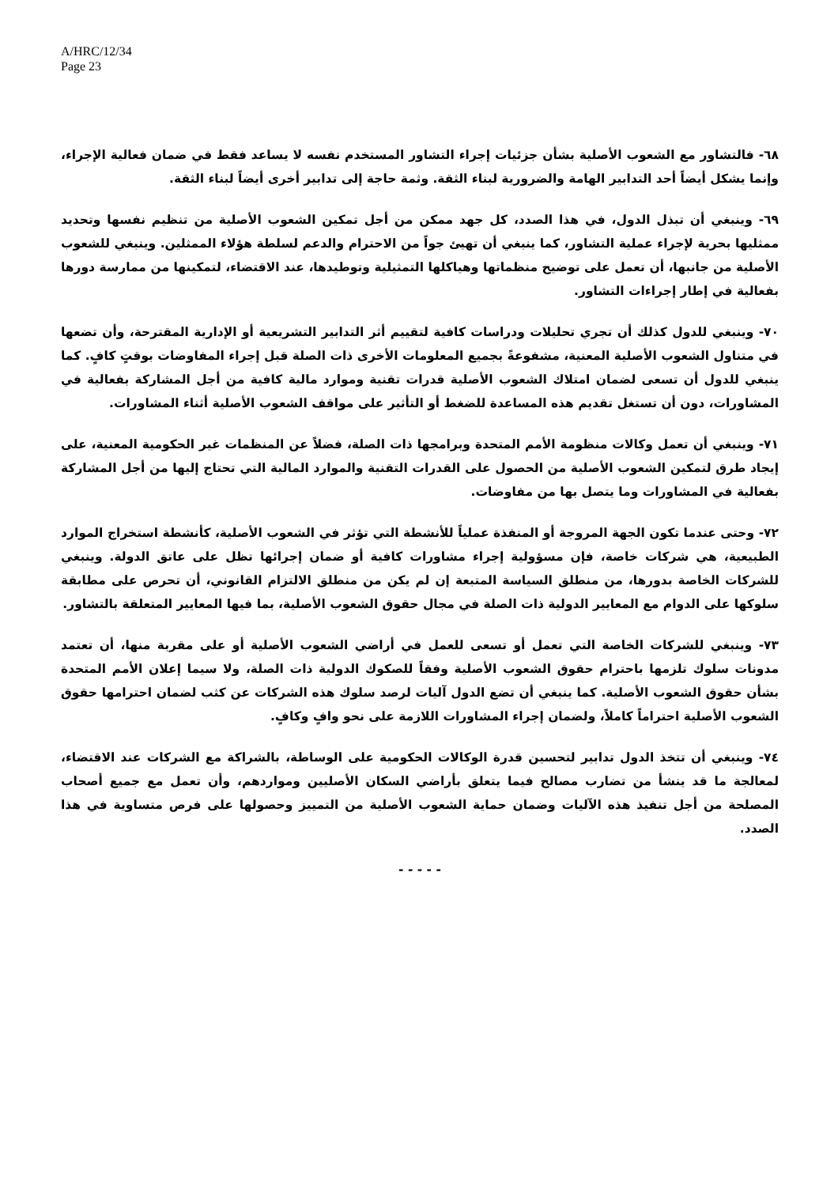A/HRC/12/34
Page 23
٦٨- فالتشاور مع الشعوب الأصلية بشأن جزئيات إجراء التشاور المستخدم نفسه لا يساعد فقط في ضمان فعالية الإجراء، وإنما يشكل أيضاً أحد التدابير الهامة والضرورية لبناء الثقة. وثمة حاجة إلى تدابير أخرى أيضاً لبناء الثقة.
٦٩- وينبغي أن تبذل الدول، في هذا الصدد، كل جهد ممكن من أجل تمكين الشعوب الأصلية من تنظيم نفسها وتحديد ممثليها بحرية لإجراء عملية التشاور، كما ينبغي أن تهيئ جواً من الاحترام والدعم لسلطة هؤلاء الممثلين. وينبغي للشعوب الأصلية من جانبها، أن تعمل على توضيح منظماتها وهياكلها التمثيلية وتوطيدها، عند الاقتضاء، لتمكينها من ممارسة دورها بفعالية في إطار إجراءات التشاور.
٧٠- وينبغي للدول كذلك أن تجري تحليلات ودراسات كافية لتقييم أثر التدابير التشريعية أو الإدارية المقترحة، وأن تضعها في متناول الشعوب الأصلية المعنية، مشفوعةً بجميع المعلومات الأخرى ذات الصلة قبل إجراء المفاوضات بوقتٍ كافٍ. كما ينبغي للدول أن تسعى لضمان امتلاك الشعوب الأصلية قدرات تقنية وموارد مالية كافية من أجل المشاركة بفعالية في المشاورات، دون أن تستغل تقديم هذه المساعدة للضغط أو التأثير على مواقف الشعوب الأصلية أثناء المشاورات.
٧١- وينبغي أن تعمل وكالات منظومة الأمم المتحدة وبرامجها ذات الصلة، فضلاً عن المنظمات غير الحكومية المعنية، على إيجاد طرق لتمكين الشعوب الأصلية من الحصول على القدرات التقنية والموارد المالية التي تحتاج إليها من أجل المشاركة بفعالية في المشاورات وما يتصل بها من مفاوضات.
٧٢- وحتى عندما تكون الجهة المروجة أو المنفذة عملياً للأنشطة التي تؤثر في الشعوب الأصلية، كأنشطة استخراج الموارد الطبيعية، هي شركات خاصة، فإن مسؤولية إجراء مشاورات كافية أو ضمان إجرائها تظل على عاتق الدولة. وينبغي للشركات الخاصة بدورها، من منطلق السياسة المتبعة إن لم يكن من منطلق الالتزام القانوني، أن تحرص على مطابقة سلوكها على الدوام مع المعايير الدولية ذات الصلة في مجال حقوق الشعوب الأصلية، بما فيها المعايير المتعلقة بالتشاور.
٧٣- وينبغي للشركات الخاصة التي تعمل أو تسعى للعمل في أراضي الشعوب الأصلية أو على مقربة منها، أن تعتمد مدونات سلوك تلزمها باحترام حقوق الشعوب الأصلية وفقاً للصكوك الدولية ذات الصلة، ولا سيما إعلان الأمم المتحدة بشأن حقوق الشعوب الأصلية. كما ينبغي أن تضع الدول آليات لرصد سلوك هذه الشركات عن كثب لضمان احترامها حقوق الشعوب الأصلية احتراماً كاملاً، ولضمان إجراء المشاورات اللازمة على نحو وافٍ وكافٍ.
٧٤- وينبغي أن تتخذ الدول تدابير لتحسين قدرة الوكالات الحكومية على الوساطة، بالشراكة مع الشركات عند الاقتضاء، لمعالجة ما قد ينشأ من تضارب مصالح فيما يتعلق بأراضي السكان الأصليين ومواردهم، وأن تعمل مع جميع أصحاب المصلحة من أجل تنفيذ هذه الآليات وضمان حماية الشعوب الأصلية من التمييز وحصولها على فرص متساوية في هذا الصدد.
- - - - -